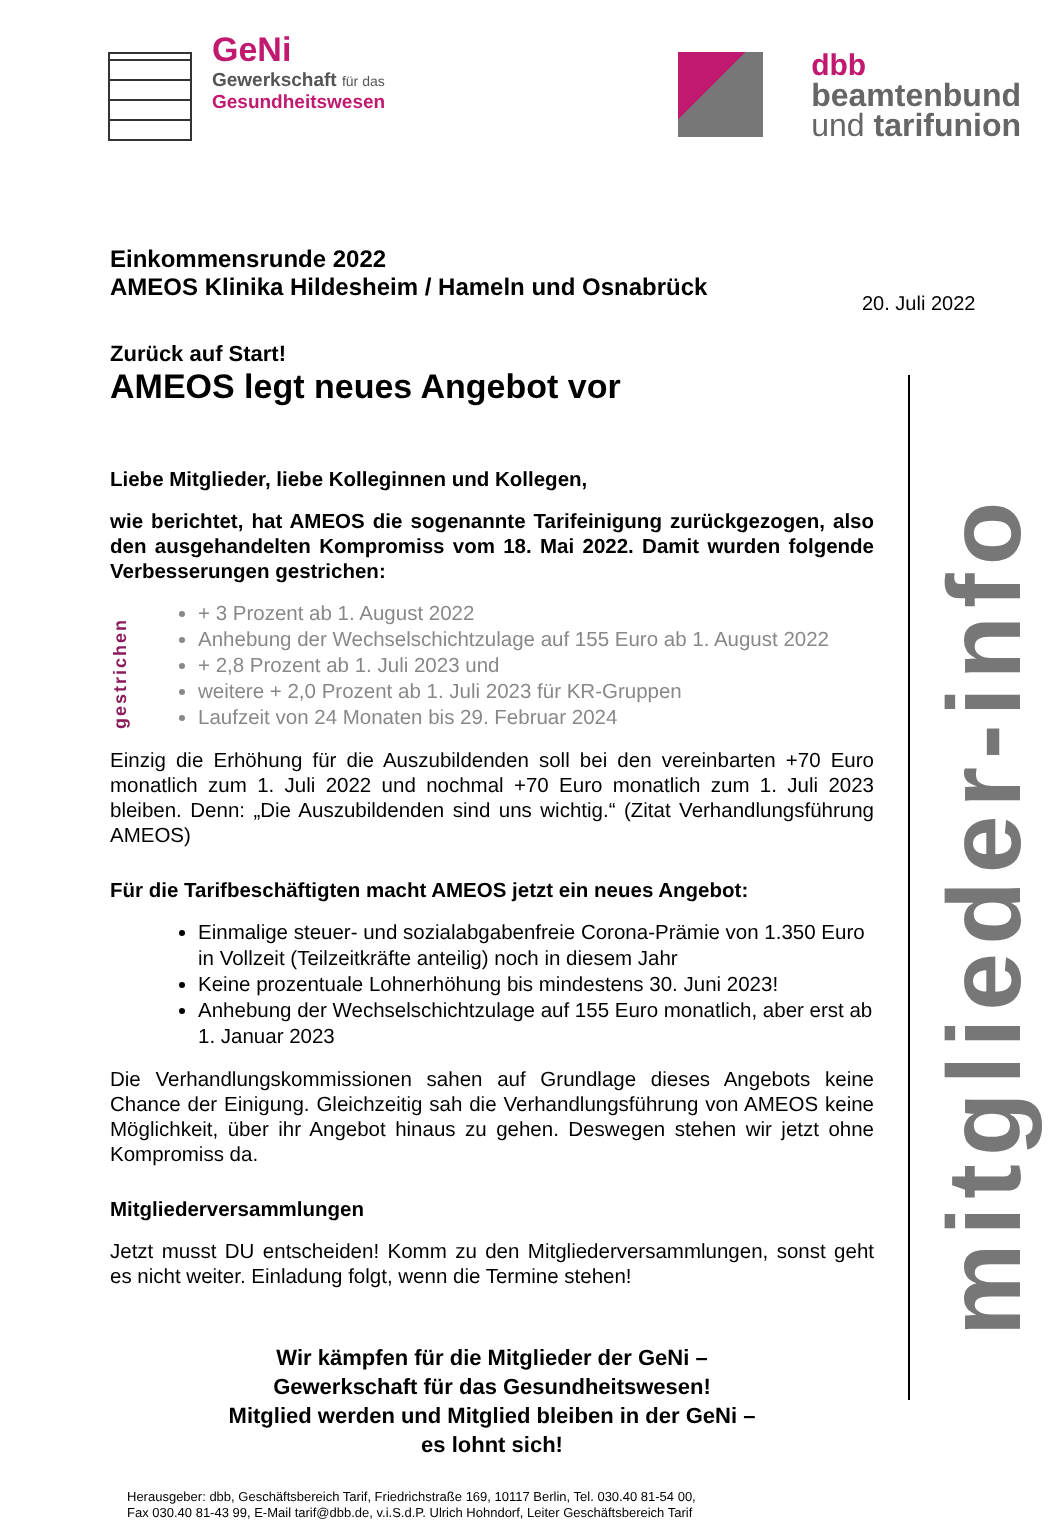GeNi
Gewerkschaft für das
Gesundheitswesen
dbb
beamtenbund
und tarifunion
20. Juli 2022
mitglieder-info
Einkommensrunde 2022
AMEOS Klinika Hildesheim / Hameln und Osnabrück
Zurück auf Start!
AMEOS legt neues Angebot vor
Liebe Mitglieder, liebe Kolleginnen und Kollegen,
wie berichtet, hat AMEOS die sogenannte Tarifeinigung zurückgezogen, also den ausgehandelten Kompromiss vom 18. Mai 2022. Damit wurden folgende Verbesserungen gestrichen:
gestrichen
+ 3 Prozent ab 1. August 2022
Anhebung der Wechselschichtzulage auf 155 Euro ab 1. August 2022
+ 2,8 Prozent ab 1. Juli 2023 und
weitere + 2,0 Prozent ab 1. Juli 2023 für KR-Gruppen
Laufzeit von 24 Monaten bis 29. Februar 2024
Einzig die Erhöhung für die Auszubildenden soll bei den vereinbarten +70 Euro monatlich zum 1. Juli 2022 und nochmal +70 Euro monatlich zum 1. Juli 2023 bleiben. Denn: „Die Auszubildenden sind uns wichtig.“ (Zitat Verhandlungsführung AMEOS)
Für die Tarifbeschäftigten macht AMEOS jetzt ein neues Angebot:
Einmalige steuer- und sozialabgabenfreie Corona-Prämie von 1.350 Euro in Vollzeit (Teilzeitkräfte anteilig) noch in diesem Jahr
Keine prozentuale Lohnerhöhung bis mindestens 30. Juni 2023!
Anhebung der Wechselschichtzulage auf 155 Euro monatlich, aber erst ab 1. Januar 2023
Die Verhandlungskommissionen sahen auf Grundlage dieses Angebots keine Chance der Einigung. Gleichzeitig sah die Verhandlungsführung von AMEOS keine Möglichkeit, über ihr Angebot hinaus zu gehen. Deswegen stehen wir jetzt ohne Kompromiss da.
Mitgliederversammlungen
Jetzt musst DU entscheiden! Komm zu den Mitgliederversammlungen, sonst geht es nicht weiter. Einladung folgt, wenn die Termine stehen!
Wir kämpfen für die Mitglieder der GeNi –
Gewerkschaft für das Gesundheitswesen!
Mitglied werden und Mitglied bleiben in der GeNi –
es lohnt sich!
Herausgeber: dbb, Geschäftsbereich Tarif, Friedrichstraße 169, 10117 Berlin, Tel. 030.40 81-54 00,
Fax 030.40 81-43 99, E-Mail tarif@dbb.de, v.i.S.d.P. Ulrich Hohndorf, Leiter Geschäftsbereich Tarif